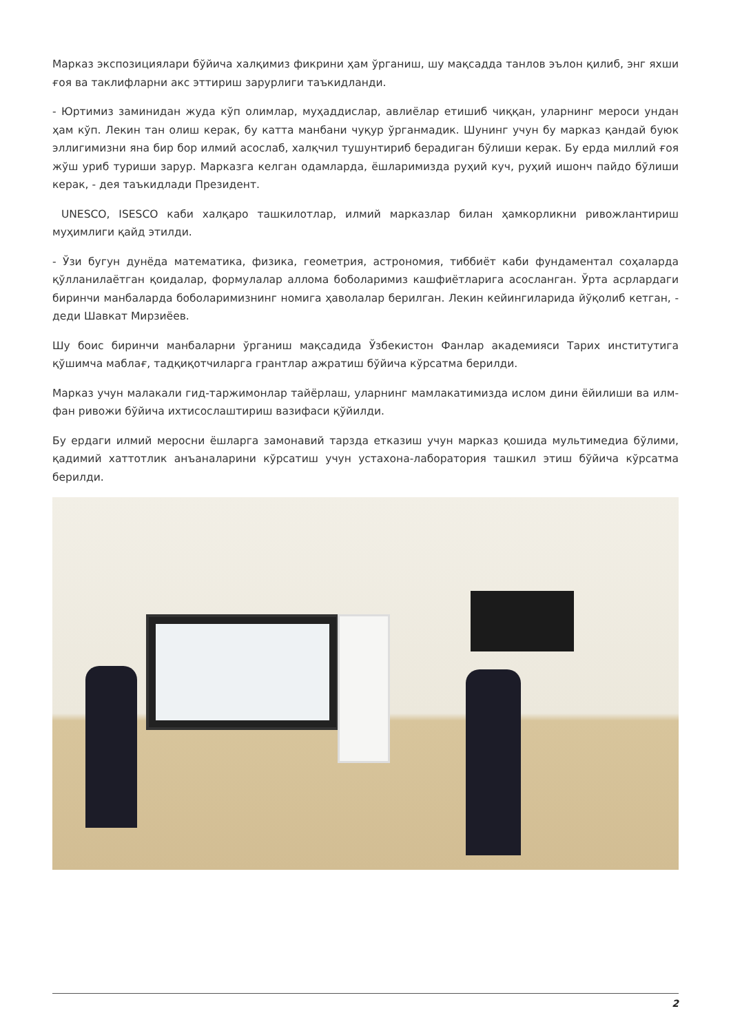Марказ экспозициялари бўйича халқимиз фикрини ҳам ўрганиш, шу мақсадда танлов эълон қилиб, энг яхши ғоя ва таклифларни акс эттириш зарурлиги таъкидланди.
- Юртимиз заминидан жуда кўп олимлар, муҳаддислар, авлиёлар етишиб чиққан, уларнинг мероси ундан ҳам кўп. Лекин тан олиш керак, бу катта манбани чуқур ўрганмадик. Шунинг учун бу марказ қандай буюк эллигимизни яна бир бор илмий асослаб, халқчил тушунтириб берадиган бўлиши керак. Бу ерда миллий ғоя жўш уриб туриши зарур. Марказга келган одамларда, ёшларимизда руҳий куч, руҳий ишонч пайдо бўлиши керак, - дея таъкидлади Президент.
UNESCO, ISESCO каби халқаро ташкилотлар, илмий марказлар билан ҳамкорликни ривожлантириш муҳимлиги қайд этилди.
- Ўзи бугун дунёда математика, физика, геометрия, астрономия, тиббиёт каби фундаментал соҳаларда қўлланилаётган қоидалар, формулалар аллома боболаримиз кашфиётларига асосланган. Ўрта асрлардаги биринчи манбаларда боболаримизнинг номига ҳаволалар берилган. Лекин кейингиларида йўқолиб кетган, - деди Шавкат Мирзиёев.
Шу боис биринчи манбаларни ўрганиш мақсадида Ўзбекистон Фанлар академияси Тарих институтига қўшимча маблағ, тадқиқотчиларга грантлар ажратиш бўйича кўрсатма берилди.
Марказ учун малакали гид-таржимонлар тайёрлаш, уларнинг мамлакатимизда ислом дини ёйилиши ва илм-фан ривожи бўйича ихтисослаштириш вазифаси қўйилди.
Бу ердаги илмий меросни ёшларга замонавий тарзда етказиш учун марказ қошида мультимедиа бўлими, қадимий хаттотлик анъаналарини кўрсатиш учун устахона-лаборатория ташкил этиш бўйича кўрсатма берилди.
2